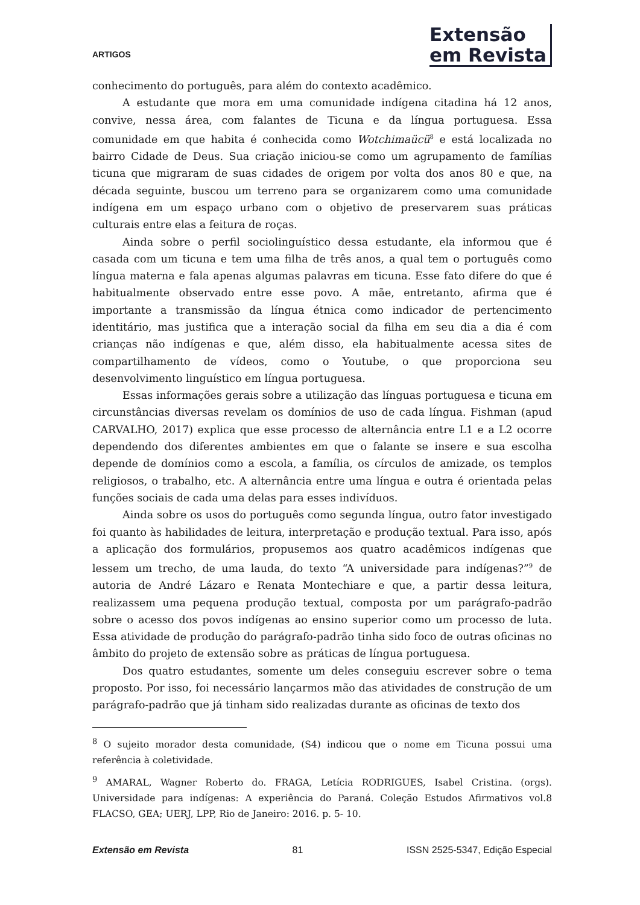ARTIGOS
Extensão
em Revista
conhecimento do português, para além do contexto acadêmico.
A estudante que mora em uma comunidade indígena citadina há 12 anos, convive, nessa área, com falantes de Ticuna e da língua portuguesa. Essa comunidade em que habita é conhecida como Wotchimaücü<sup>8</sup> e está localizada no bairro Cidade de Deus. Sua criação iniciou-se como um agrupamento de famílias ticuna que migraram de suas cidades de origem por volta dos anos 80 e que, na década seguinte, buscou um terreno para se organizarem como uma comunidade indígena em um espaço urbano com o objetivo de preservarem suas práticas culturais entre elas a feitura de roças.
Ainda sobre o perfil sociolinguístico dessa estudante, ela informou que é casada com um ticuna e tem uma filha de três anos, a qual tem o português como língua materna e fala apenas algumas palavras em ticuna. Esse fato difere do que é habitualmente observado entre esse povo. A mãe, entretanto, afirma que é importante a transmissão da língua étnica como indicador de pertencimento identitário, mas justifica que a interação social da filha em seu dia a dia é com crianças não indígenas e que, além disso, ela habitualmente acessa sites de compartilhamento de vídeos, como o Youtube, o que proporciona seu desenvolvimento linguístico em língua portuguesa.
Essas informações gerais sobre a utilização das línguas portuguesa e ticuna em circunstâncias diversas revelam os domínios de uso de cada língua. Fishman (apud CARVALHO, 2017) explica que esse processo de alternância entre L1 e a L2 ocorre dependendo dos diferentes ambientes em que o falante se insere e sua escolha depende de domínios como a escola, a família, os círculos de amizade, os templos religiosos, o trabalho, etc. A alternância entre uma língua e outra é orientada pelas funções sociais de cada uma delas para esses indivíduos.
Ainda sobre os usos do português como segunda língua, outro fator investigado foi quanto às habilidades de leitura, interpretação e produção textual. Para isso, após a aplicação dos formulários, propusemos aos quatro acadêmicos indígenas que lessem um trecho, de uma lauda, do texto “A universidade para indígenas?”<sup>9</sup> de autoria de André Lázaro e Renata Montechiare e que, a partir dessa leitura, realizassem uma pequena produção textual, composta por um parágrafo-padrão sobre o acesso dos povos indígenas ao ensino superior como um processo de luta. Essa atividade de produção do parágrafo-padrão tinha sido foco de outras oficinas no âmbito do projeto de extensão sobre as práticas de língua portuguesa.
Dos quatro estudantes, somente um deles conseguiu escrever sobre o tema proposto. Por isso, foi necessário lançarmos mão das atividades de construção de um parágrafo-padrão que já tinham sido realizadas durante as oficinas de texto dos
<sup>8</sup> O sujeito morador desta comunidade, (S4) indicou que o nome em Ticuna possui uma referência à coletividade.
<sup>9</sup> AMARAL, Wagner Roberto do. FRAGA, Letícia RODRIGUES, Isabel Cristina. (orgs). Universidade para indígenas: A experiência do Paraná. Coleção Estudos Afirmativos vol.8 FLACSO, GEA; UERJ, LPP, Rio de Janeiro: 2016. p. 5- 10.
Extensão em Revista 81 ISSN 2525-5347, Edição Especial